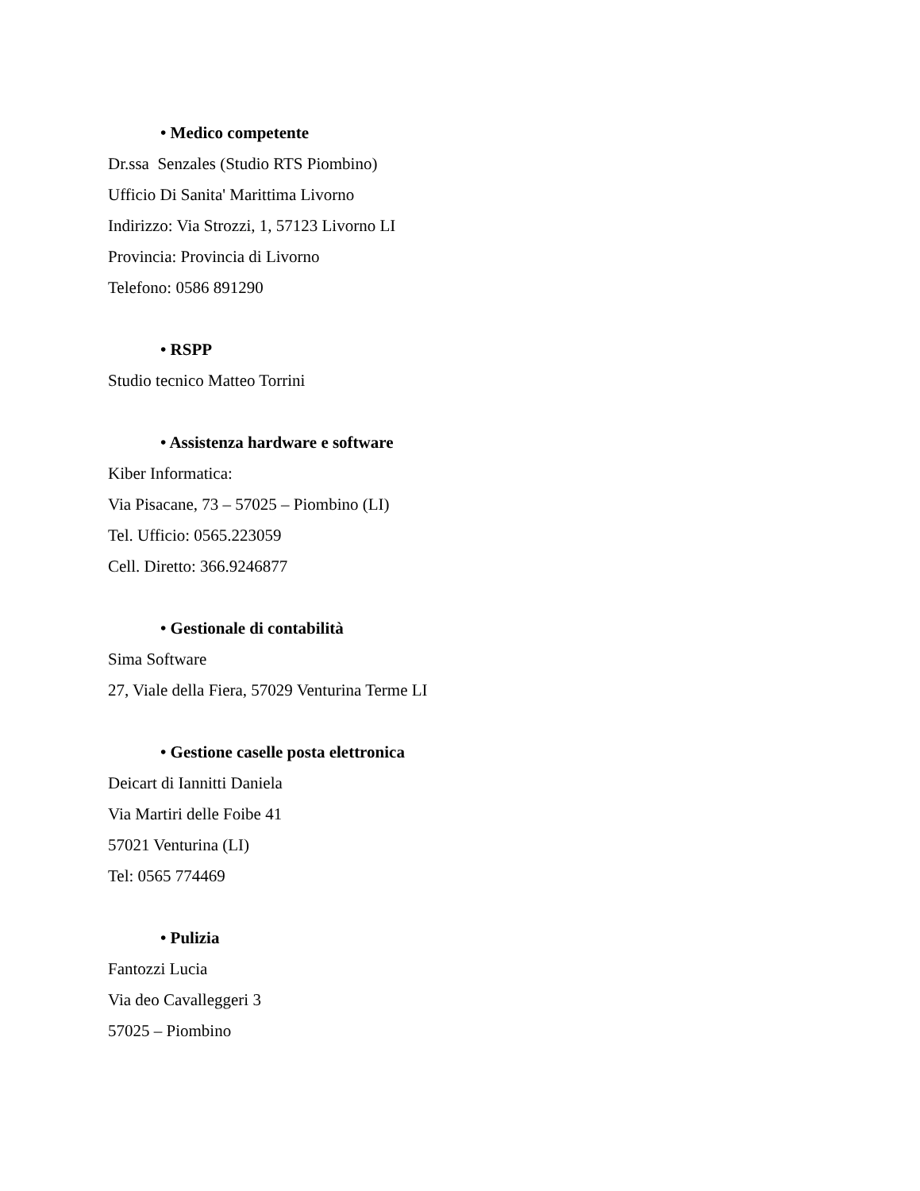• Medico competente
Dr.ssa Senzales (Studio RTS Piombino)
Ufficio Di Sanita' Marittima Livorno
Indirizzo: Via Strozzi, 1, 57123 Livorno LI
Provincia: Provincia di Livorno
Telefono: 0586 891290
• RSPP
Studio tecnico Matteo Torrini
• Assistenza hardware e software
Kiber Informatica:
Via Pisacane, 73 – 57025 – Piombino (LI)
Tel. Ufficio: 0565.223059
Cell. Diretto: 366.9246877
• Gestionale di contabilità
Sima Software
27, Viale della Fiera, 57029 Venturina Terme LI
• Gestione caselle posta elettronica
Deicart di Iannitti Daniela
Via Martiri delle Foibe 41
57021 Venturina (LI)
Tel: 0565 774469
• Pulizia
Fantozzi Lucia
Via deo Cavalleggeri 3
57025 – Piombino